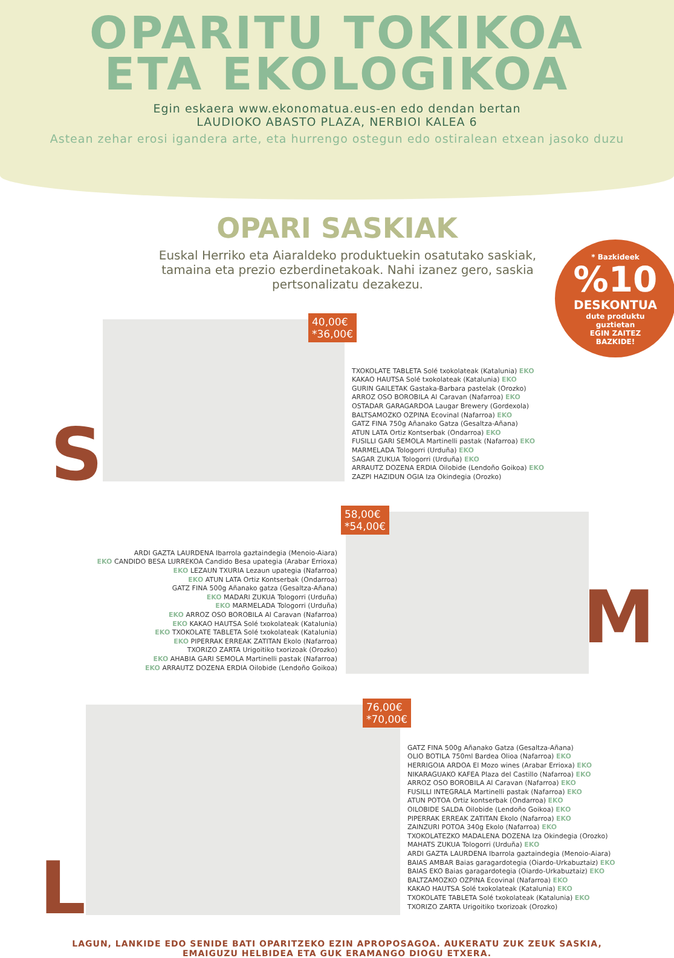OPARITU TOKIKOA
ETA EKOLOGIKOA
Egin eskaera www.ekonomatua.eus-en edo dendan bertan
LAUDIOKO ABASTO PLAZA, NERBIOI KALEA 6
Astean zehar erosi igandera arte, eta hurrengo ostegun edo ostiralean etxean jasoko duzu
OPARI SASKIAK
Euskal Herriko eta Aiaraldeko produktuekin osatutako saskiak, tamaina eta prezio ezberdinetakoak. Nahi izanez gero, saskia pertsonalizatu dezakezu.
* Bazkideek
%10
DESKONTUA
dute produktu
guztietan
EGIN ZAITEZ
BAZKIDE!
S
40,00€
*36,00€
TXOKOLATE TABLETA Solé txokolateak (Katalunia) EKO
KAKAO HAUTSA Solé txokolateak (Katalunia) EKO
GURIN GAILETAK Gastaka-Barbara pastelak (Orozko)
ARROZ OSO BOROBILA Al Caravan (Nafarroa) EKO
OSTADAR GARAGARDOA Laugar Brewery (Gordexola)
BALTSAMOZKO OZPINA Ecovinal (Nafarroa) EKO
GATZ FINA 750g Añanako Gatza (Gesaltza-Añana)
ATUN LATA Ortiz Kontserbak (Ondarroa) EKO
FUSILLI GARI SEMOLA Martinelli pastak (Nafarroa) EKO
MARMELADA Tologorri (Urduña) EKO
SAGAR ZUKUA Tologorri (Urduña) EKO
ARRAUTZ DOZENA ERDIA Oilobide (Lendoño Goikoa) EKO
ZAZPI HAZIDUN OGIA Iza Okindegia (Orozko)
ARDI GAZTA LAURDENA Ibarrola gaztaindegia (Menoio-Aiara)
EKO CANDIDO BESA LURREKOA Candido Besa upategia (Arabar Errioxa)
EKO LEZAUN TXURIA Lezaun upategia (Nafarroa)
EKO ATUN LATA Ortiz Kontserbak (Ondarroa)
GATZ FINA 500g Añanako gatza (Gesaltza-Añana)
EKO MADARI ZUKUA Tologorri (Urduña)
EKO MARMELADA Tologorri (Urduña)
EKO ARROZ OSO BOROBILA Al Caravan (Nafarroa)
EKO KAKAO HAUTSA Solé txokolateak (Katalunia)
EKO TXOKOLATE TABLETA Solé txokolateak (Katalunia)
EKO PIPERRAK ERREAK ZATITAN Ekolo (Nafarroa)
TXORIZO ZARTA Urigoitiko txorizoak (Orozko)
EKO AHABIA GARI SEMOLA Martinelli pastak (Nafarroa)
EKO ARRAUTZ DOZENA ERDIA Oilobide (Lendoño Goikoa)
58,00€
*54,00€
M
L
76,00€
*70,00€
GATZ FINA 500g Añanako Gatza (Gesaltza-Añana)
OLIO BOTILA 750ml Bardea Olioa (Nafarroa) EKO
HERRIGOIA ARDOA El Mozo wines (Arabar Errioxa) EKO
NIKARAGUAKO KAFEA Plaza del Castillo (Nafarroa) EKO
ARROZ OSO BOROBILA Al Caravan (Nafarroa) EKO
FUSILLI INTEGRALA Martinelli pastak (Nafarroa) EKO
ATUN POTOA Ortiz kontserbak (Ondarroa) EKO
OILOBIDE SALDA Oilobide (Lendoño Goikoa) EKO
PIPERRAK ERREAK ZATITAN Ekolo (Nafarroa) EKO
ZAINZURI POTOA 340g Ekolo (Nafarroa) EKO
TXOKOLATEZKO MADALENA DOZENA Iza Okindegia (Orozko)
MAHATS ZUKUA Tologorri (Urduña) EKO
ARDI GAZTA LAURDENA Ibarrola gaztaindegia (Menoio-Aiara)
BAIAS AMBAR Baias garagardotegia (Oiardo-Urkabuztaiz) EKO
BAIAS EKO Baias garagardotegia (Oiardo-Urkabuztaiz) EKO
BALTZAMOZKO OZPINA Ecovinal (Nafarroa) EKO
KAKAO HAUTSA Solé txokolateak (Katalunia) EKO
TXOKOLATE TABLETA Solé txokolateak (Katalunia) EKO
TXORIZO ZARTA Urigoitiko txorizoak (Orozko)
LAGUN, LANKIDE EDO SENIDE BATI OPARITZEKO EZIN APROPOSAGOA. AUKERATU ZUK ZEUK SASKIA,
EMAIGUZU HELBIDEA ETA GUK ERAMANGO DIOGU ETXERA.